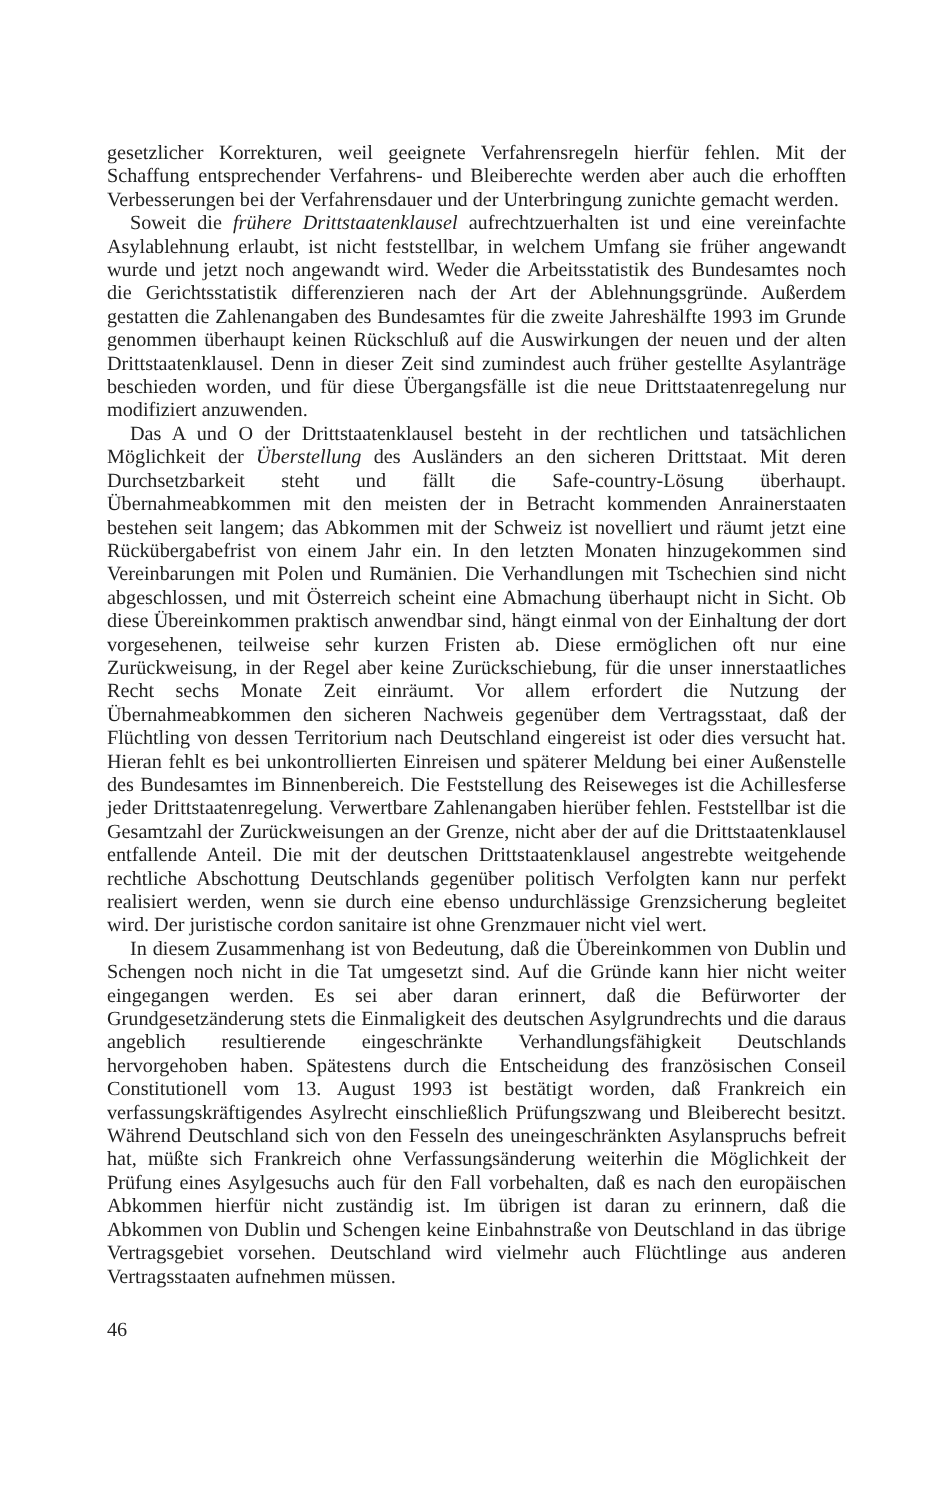gesetzlicher Korrekturen, weil geeignete Verfahrensregeln hierfür fehlen. Mit der Schaffung entsprechender Verfahrens- und Bleiberechte werden aber auch die erhofften Verbesserungen bei der Verfahrensdauer und der Unterbringung zunichte gemacht werden.
Soweit die frühere Drittstaatenklausel aufrechtzuerhalten ist und eine vereinfachte Asylablehnung erlaubt, ist nicht feststellbar, in welchem Umfang sie früher angewandt wurde und jetzt noch angewandt wird. Weder die Arbeitsstatistik des Bundesamtes noch die Gerichtsstatistik differenzieren nach der Art der Ablehnungsgründe. Außerdem gestatten die Zahlenangaben des Bundesamtes für die zweite Jahreshälfte 1993 im Grunde genommen überhaupt keinen Rückschluß auf die Auswirkungen der neuen und der alten Drittstaatenklausel. Denn in dieser Zeit sind zumindest auch früher gestellte Asylanträge beschieden worden, und für diese Übergangsfälle ist die neue Drittstaatenregelung nur modifiziert anzuwenden.
Das A und O der Drittstaatenklausel besteht in der rechtlichen und tatsächlichen Möglichkeit der Überstellung des Ausländers an den sicheren Drittstaat. Mit deren Durchsetzbarkeit steht und fällt die Safe-country-Lösung überhaupt. Übernahmeabkommen mit den meisten der in Betracht kommenden Anrainerstaaten bestehen seit langem; das Abkommen mit der Schweiz ist novelliert und räumt jetzt eine Rückübergabefrist von einem Jahr ein. In den letzten Monaten hinzugekommen sind Vereinbarungen mit Polen und Rumänien. Die Verhandlungen mit Tschechien sind nicht abgeschlossen, und mit Österreich scheint eine Abmachung überhaupt nicht in Sicht. Ob diese Übereinkommen praktisch anwendbar sind, hängt einmal von der Einhaltung der dort vorgesehenen, teilweise sehr kurzen Fristen ab. Diese ermöglichen oft nur eine Zurückweisung, in der Regel aber keine Zurückschiebung, für die unser innerstaatliches Recht sechs Monate Zeit einräumt. Vor allem erfordert die Nutzung der Übernahmeabkommen den sicheren Nachweis gegenüber dem Vertragsstaat, daß der Flüchtling von dessen Territorium nach Deutschland eingereist ist oder dies versucht hat. Hieran fehlt es bei unkontrollierten Einreisen und späterer Meldung bei einer Außenstelle des Bundesamtes im Binnenbereich. Die Feststellung des Reiseweges ist die Achillesferse jeder Drittstaatenregelung. Verwertbare Zahlenangaben hierüber fehlen. Feststellbar ist die Gesamtzahl der Zurückweisungen an der Grenze, nicht aber der auf die Drittstaatenklausel entfallende Anteil. Die mit der deutschen Drittstaatenklausel angestrebte weitgehende rechtliche Abschottung Deutschlands gegenüber politisch Verfolgten kann nur perfekt realisiert werden, wenn sie durch eine ebenso undurchlässige Grenzsicherung begleitet wird. Der juristische cordon sanitaire ist ohne Grenzmauer nicht viel wert.
In diesem Zusammenhang ist von Bedeutung, daß die Übereinkommen von Dublin und Schengen noch nicht in die Tat umgesetzt sind. Auf die Gründe kann hier nicht weiter eingegangen werden. Es sei aber daran erinnert, daß die Befürworter der Grundgesetzänderung stets die Einmaligkeit des deutschen Asylgrundrechts und die daraus angeblich resultierende eingeschränkte Verhandlungsfähigkeit Deutschlands hervorgehoben haben. Spätestens durch die Entscheidung des französischen Conseil Constitutionell vom 13. August 1993 ist bestätigt worden, daß Frankreich ein verfassungskräftigendes Asylrecht einschließlich Prüfungszwang und Bleiberecht besitzt. Während Deutschland sich von den Fesseln des uneingeschränkten Asylanspruchs befreit hat, müßte sich Frankreich ohne Verfassungsänderung weiterhin die Möglichkeit der Prüfung eines Asylgesuchs auch für den Fall vorbehalten, daß es nach den europäischen Abkommen hierfür nicht zuständig ist. Im übrigen ist daran zu erinnern, daß die Abkommen von Dublin und Schengen keine Einbahnstraße von Deutschland in das übrige Vertragsgebiet vorsehen. Deutschland wird vielmehr auch Flüchtlinge aus anderen Vertragsstaaten aufnehmen müssen.
46